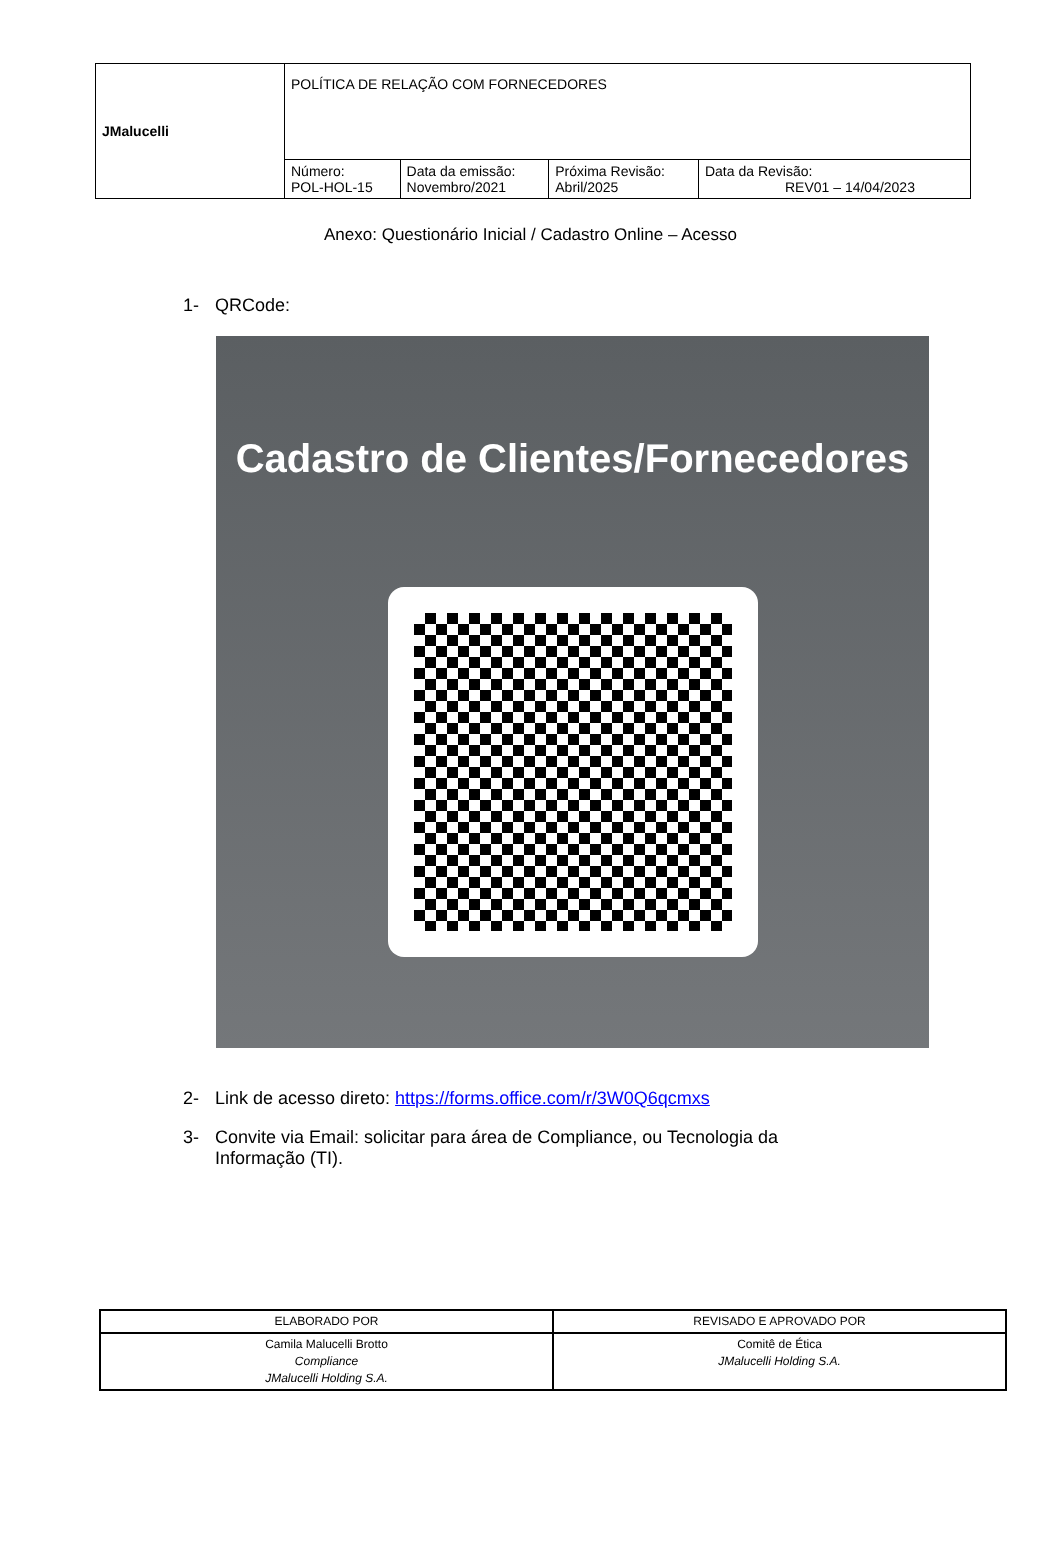| JMalucelli | POLÍTICA DE RELAÇÃO COM FORNECEDORES | | | |
| | Número: POL-HOL-15 | Data da emissão: Novembro/2021 | Próxima Revisão: Abril/2025 | Data da Revisão: REV01 – 14/04/2023 |
Anexo: Questionário Inicial / Cadastro Online – Acesso
1- QRCode:
Cadastro de Clientes/Fornecedores
2- Link de acesso direto: https://forms.office.com/r/3W0Q6qcmxs
3- Convite via Email: solicitar para área de Compliance, ou Tecnologia da Informação (TI).
| ELABORADO POR | REVISADO E APROVADO POR |
| Camila Malucelli Brotto Compliance JMalucelli Holding S.A. | Comitê de Ética JMalucelli Holding S.A. |